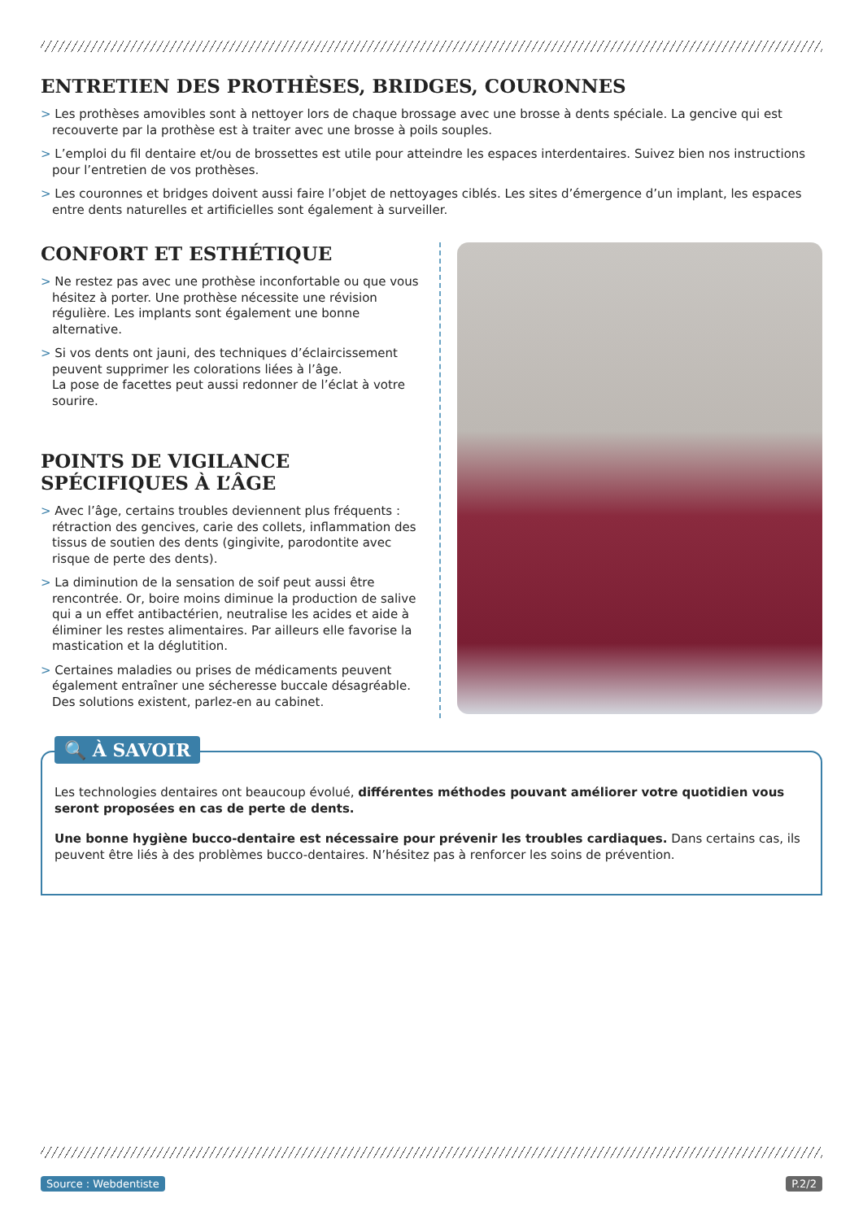ENTRETIEN DES PROTHÈSES, BRIDGES, COURONNES
> Les prothèses amovibles sont à nettoyer lors de chaque brossage avec une brosse à dents spéciale. La gencive qui est recouverte par la prothèse est à traiter avec une brosse à poils souples.
> L’emploi du fil dentaire et/ou de brossettes est utile pour atteindre les espaces interdentaires. Suivez bien nos instructions pour l’entretien de vos prothèses.
> Les couronnes et bridges doivent aussi faire l’objet de nettoyages ciblés. Les sites d’émergence d’un implant, les espaces entre dents naturelles et artificielles sont également à surveiller.
CONFORT ET ESTHÉTIQUE
> Ne restez pas avec une prothèse inconfortable ou que vous hésitez à porter. Une prothèse nécessite une révision régulière. Les implants sont également une bonne alternative.
> Si vos dents ont jauni, des techniques d’éclaircissement peuvent supprimer les colorations liées à l’âge.
La pose de facettes peut aussi redonner de l’éclat à votre sourire.
POINTS DE VIGILANCE SPÉCIFIQUES À L’ÂGE
> Avec l’âge, certains troubles deviennent plus fréquents : rétraction des gencives, carie des collets, inflammation des tissus de soutien des dents (gingivite, parodontite avec risque de perte des dents).
> La diminution de la sensation de soif peut aussi être rencontrée. Or, boire moins diminue la production de salive qui a un effet antibactérien, neutralise les acides et aide à éliminer les restes alimentaires. Par ailleurs elle favorise la mastication et la déglutition.
> Certaines maladies ou prises de médicaments peuvent également entraîner une sécheresse buccale désagréable. Des solutions existent, parlez-en au cabinet.
🔍 À SAVOIR
Les technologies dentaires ont beaucoup évolué, différentes méthodes pouvant améliorer votre quotidien vous seront proposées en cas de perte de dents.
Une bonne hygiène bucco-dentaire est nécessaire pour prévenir les troubles cardiaques. Dans certains cas, ils peuvent être liés à des problèmes bucco-dentaires. N’hésitez pas à renforcer les soins de prévention.
Source : Webdentiste P.2/2